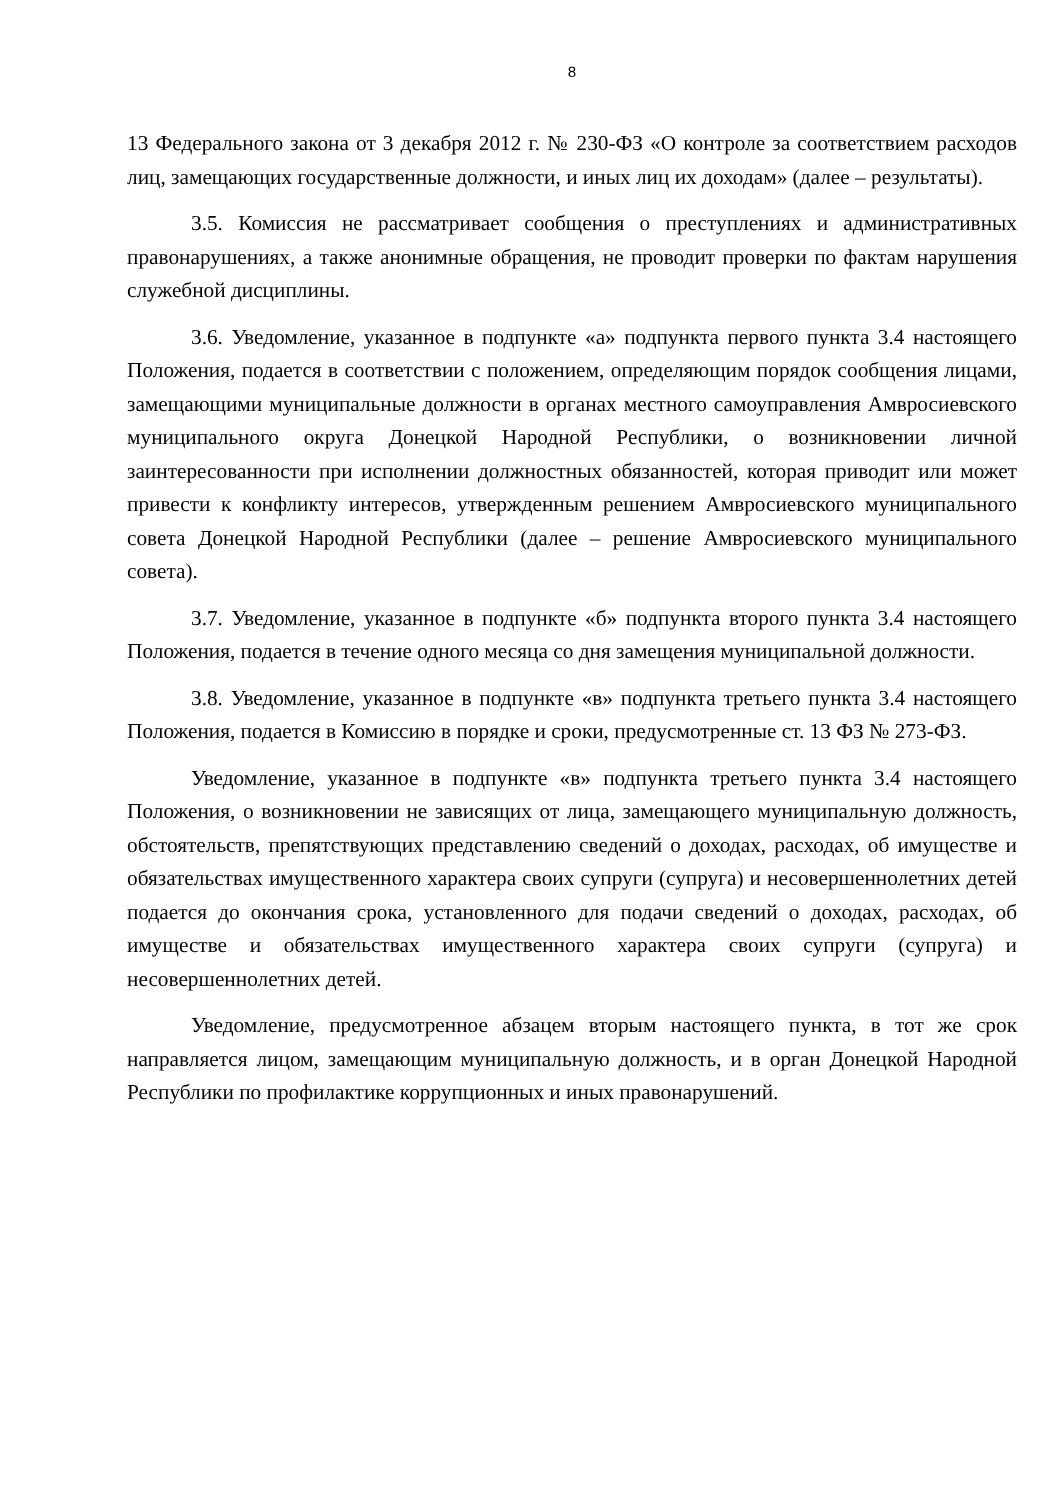8
13 Федерального закона от 3 декабря 2012 г. № 230-ФЗ «О контроле за соответствием расходов лиц, замещающих государственные должности, и иных лиц их доходам» (далее – результаты).
3.5. Комиссия не рассматривает сообщения о преступлениях и административных правонарушениях, а также анонимные обращения, не проводит проверки по фактам нарушения служебной дисциплины.
3.6. Уведомление, указанное в подпункте «а» подпункта первого пункта 3.4 настоящего Положения, подается в соответствии с положением, определяющим порядок сообщения лицами, замещающими муниципальные должности в органах местного самоуправления Амвросиевского муниципального округа Донецкой Народной Республики, о возникновении личной заинтересованности при исполнении должностных обязанностей, которая приводит или может привести к конфликту интересов, утвержденным решением Амвросиевского муниципального совета Донецкой Народной Республики (далее – решение Амвросиевского муниципального совета).
3.7. Уведомление, указанное в подпункте «б» подпункта второго пункта 3.4 настоящего Положения, подается в течение одного месяца со дня замещения муниципальной должности.
3.8. Уведомление, указанное в подпункте «в» подпункта третьего пункта 3.4 настоящего Положения, подается в Комиссию в порядке и сроки, предусмотренные ст. 13 ФЗ № 273-ФЗ.
Уведомление, указанное в подпункте «в» подпункта третьего пункта 3.4 настоящего Положения, о возникновении не зависящих от лица, замещающего муниципальную должность, обстоятельств, препятствующих представлению сведений о доходах, расходах, об имуществе и обязательствах имущественного характера своих супруги (супруга) и несовершеннолетних детей подается до окончания срока, установленного для подачи сведений о доходах, расходах, об имуществе и обязательствах имущественного характера своих супруги (супруга) и несовершеннолетних детей.
Уведомление, предусмотренное абзацем вторым настоящего пункта, в тот же срок направляется лицом, замещающим муниципальную должность, и в орган Донецкой Народной Республики по профилактике коррупционных и иных правонарушений.